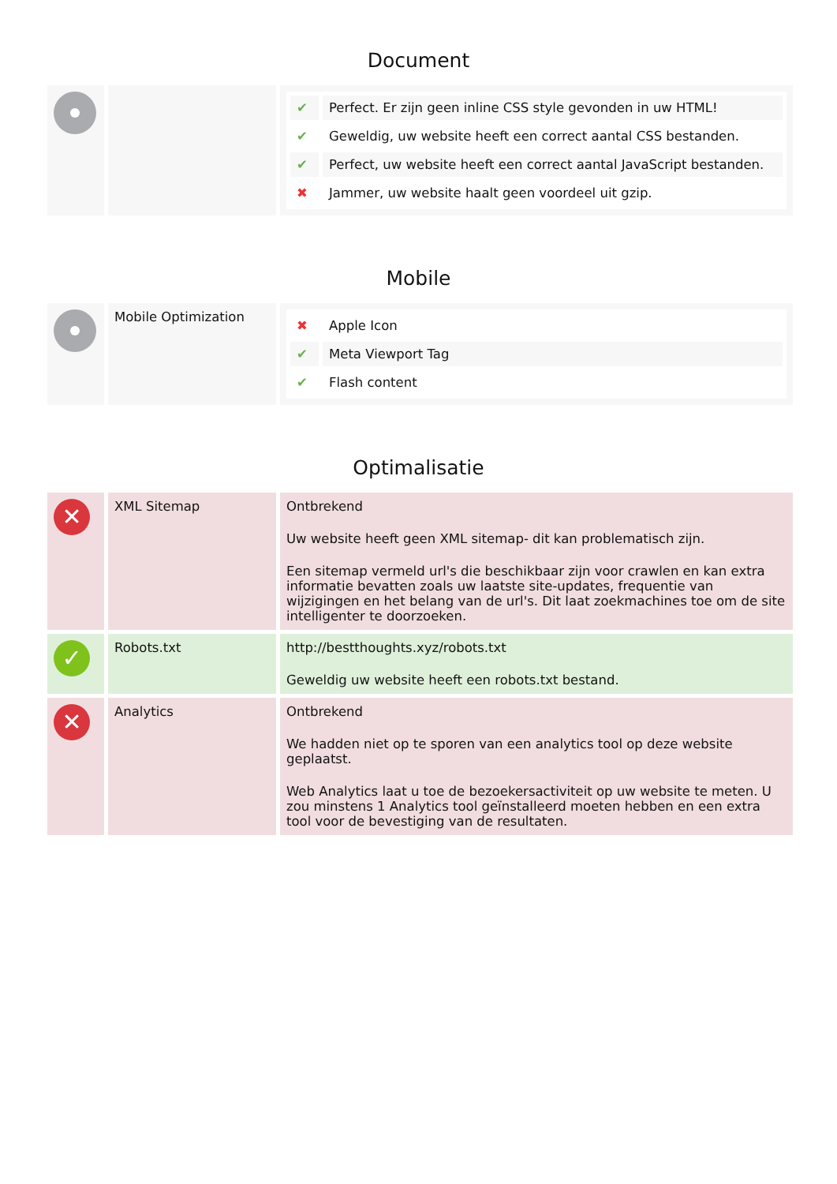Document
| | | / ✔ / Perfect. Er zijn geen inline CSS style gevonden in uw HTML! / / ✔ / Geweldig, uw website heeft een correct aantal CSS bestanden. / / ✔ / Perfect, uw website heeft een correct aantal JavaScript bestanden. / / ✖ / Jammer, uw website haalt geen voordeel uit gzip. / |
Mobile
| | Mobile Optimization | / ✖ / Apple Icon / / ✔ / Meta Viewport Tag / / ✔ / Flash content / |
Optimalisatie
| ✕ | XML Sitemap | Ontbrekend Uw website heeft geen XML sitemap- dit kan problematisch zijn. Een sitemap vermeld url's die beschikbaar zijn voor crawlen en kan extra informatie bevatten zoals uw laatste site-updates, frequentie van wijzigingen en het belang van de url's. Dit laat zoekmachines toe om de site intelligenter te doorzoeken. |
| ✓ | Robots.txt | http://bestthoughts.xyz/robots.txt Geweldig uw website heeft een robots.txt bestand. |
| ✕ | Analytics | Ontbrekend We hadden niet op te sporen van een analytics tool op deze website geplaatst. Web Analytics laat u toe de bezoekersactiviteit op uw website te meten. U zou minstens 1 Analytics tool geïnstalleerd moeten hebben en een extra tool voor de bevestiging van de resultaten. |